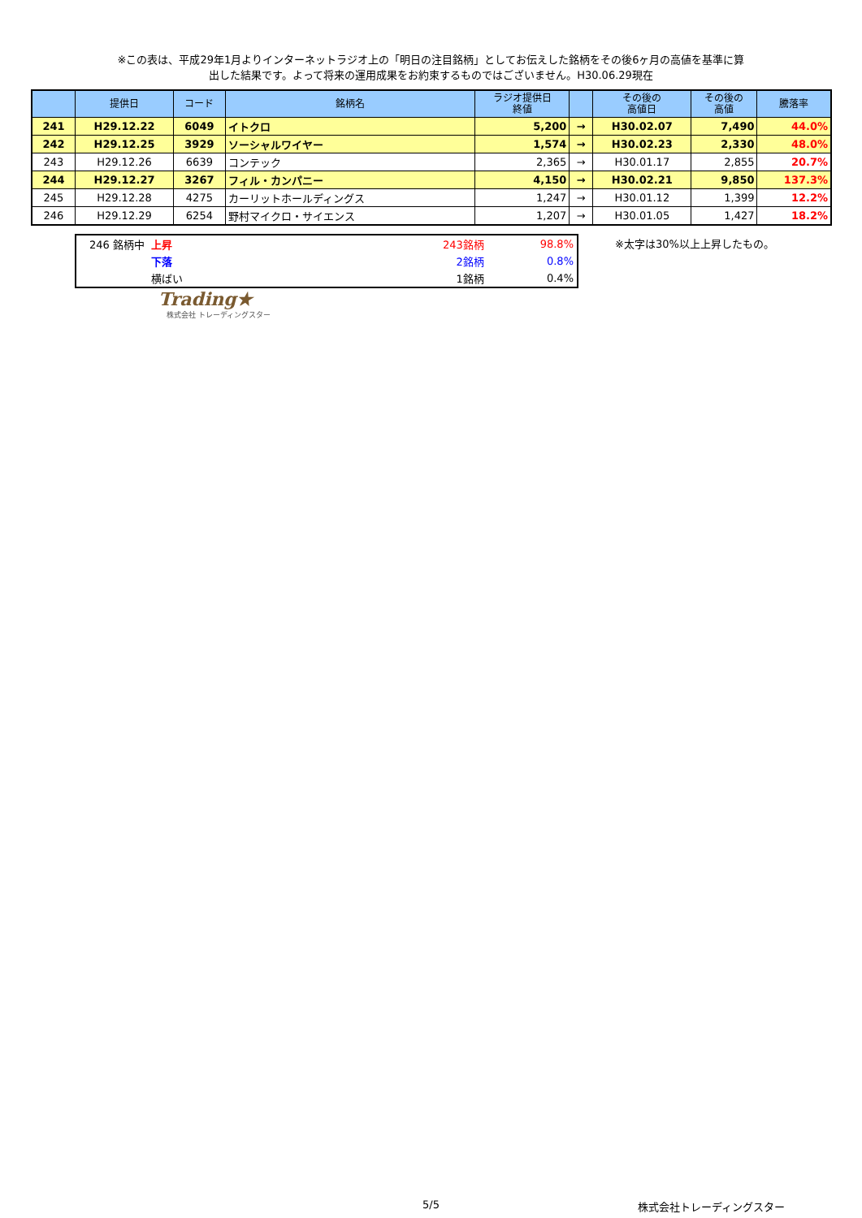※この表は、平成29年1月よりインターネットラジオ上の「明日の注目銘柄」としてお伝えした銘柄をその後6ヶ月の高値を基準に算
出した結果です。よって将来の運用成果をお約束するものではございません。H30.06.29現在
| | 提供日 | コード | 銘柄名 | ラジオ提供日 終値 | | その後の 高値日 | その後の 高値 | 騰落率 |
| --- | --- | --- | --- | --- | --- | --- | --- | --- |
| 241 | H29.12.22 | 6049 | イトクロ | 5,200 | → | H30.02.07 | 7,490 | 44.0% |
| 242 | H29.12.25 | 3929 | ソーシャルワイヤー | 1,574 | → | H30.02.23 | 2,330 | 48.0% |
| 243 | H29.12.26 | 6639 | コンテック | 2,365 | → | H30.01.17 | 2,855 | 20.7% |
| 244 | H29.12.27 | 3267 | フィル・カンパニー | 4,150 | → | H30.02.21 | 9,850 | 137.3% |
| 245 | H29.12.28 | 4275 | カーリットホールディングス | 1,247 | → | H30.01.12 | 1,399 | 12.2% |
| 246 | H29.12.29 | 6254 | 野村マイクロ・サイエンス | 1,207 | → | H30.01.05 | 1,427 | 18.2% |
| 246 銘柄中 | 上昇 | 243銘柄 | 98.8% |
| | 下落 | 2銘柄 | 0.8% |
| | 横ばい | 1銘柄 | 0.4% |
※太字は30%以上上昇したもの。
Trading★
株式会社 トレーディングスター
5/5 株式会社トレーディングスター